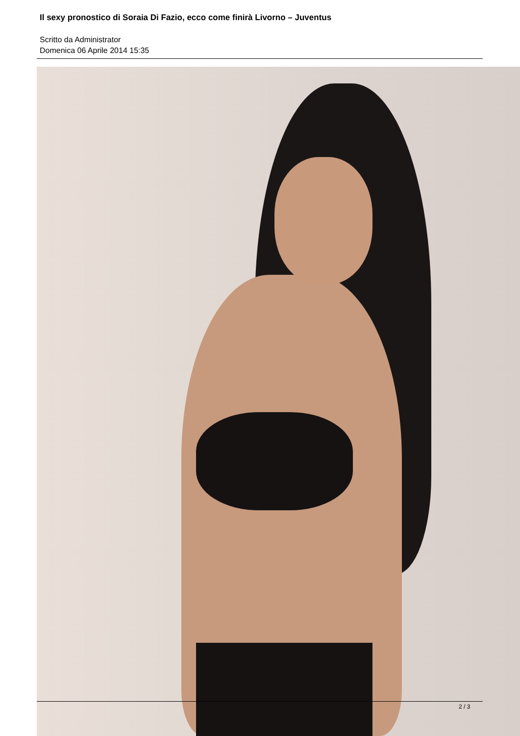Il sexy pronostico di Soraia Di Fazio, ecco come finirà Livorno – Juventus
Scritto da Administrator
Domenica 06 Aprile 2014 15:35
2 / 3